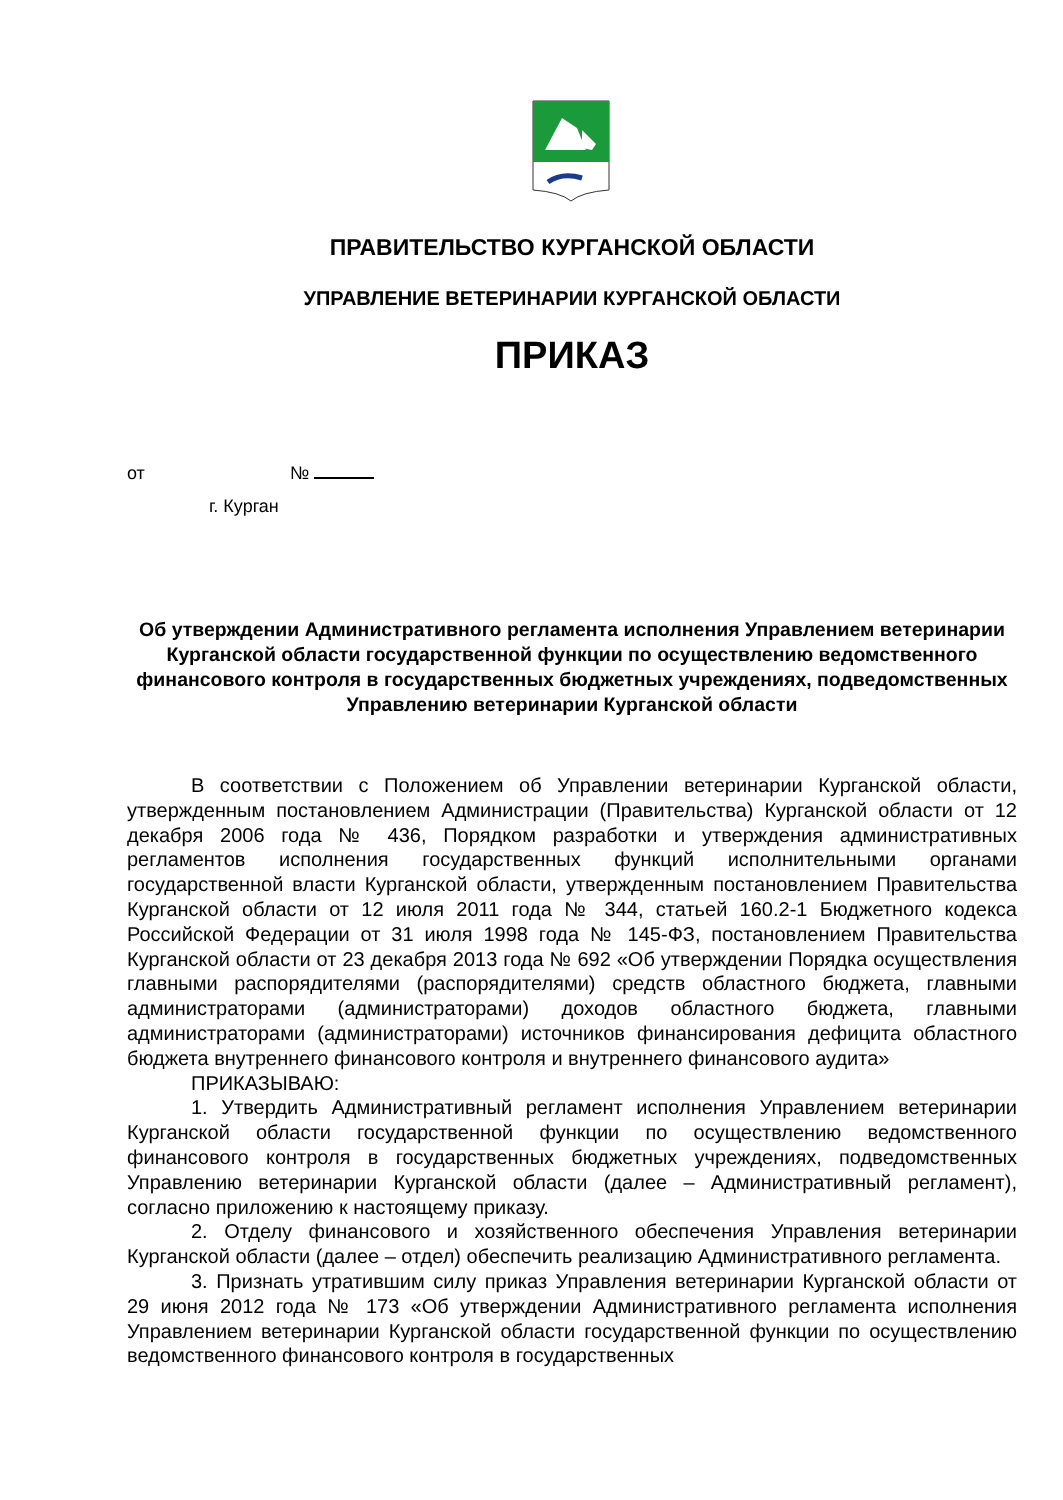ПРАВИТЕЛЬСТВО КУРГАНСКОЙ ОБЛАСТИ
УПРАВЛЕНИЕ ВЕТЕРИНАРИИ КУРГАНСКОЙ ОБЛАСТИ
ПРИКАЗ
от №
г. Курган
Об утверждении Административного регламента исполнения Управлением ветеринарии Курганской области государственной функции по осуществлению ведомственного финансового контроля в государственных бюджетных учреждениях, подведомственных Управлению ветеринарии Курганской области
В соответствии с Положением об Управлении ветеринарии Курганской области, утвержденным постановлением Администрации (Правительства) Курганской области от 12 декабря 2006 года № 436, Порядком разработки и утверждения административных регламентов исполнения государственных функций исполнительными органами государственной власти Курганской области, утвержденным постановлением Правительства Курганской области от 12 июля 2011 года № 344, статьей 160.2-1 Бюджетного кодекса Российской Федерации от 31 июля 1998 года № 145-ФЗ, постановлением Правительства Курганской области от 23 декабря 2013 года № 692 «Об утверждении Порядка осуществления главными распорядителями (распорядителями) средств областного бюджета, главными администраторами (администраторами) доходов областного бюджета, главными администраторами (администраторами) источников финансирования дефицита областного бюджета внутреннего финансового контроля и внутреннего финансового аудита»
ПРИКАЗЫВАЮ:
1. Утвердить Административный регламент исполнения Управлением ветеринарии Курганской области государственной функции по осуществлению ведомственного финансового контроля в государственных бюджетных учреждениях, подведомственных Управлению ветеринарии Курганской области (далее – Административный регламент), согласно приложению к настоящему приказу.
2. Отделу финансового и хозяйственного обеспечения Управления ветеринарии Курганской области (далее – отдел) обеспечить реализацию Административного регламента.
3. Признать утратившим силу приказ Управления ветеринарии Курганской области от 29 июня 2012 года № 173 «Об утверждении Административного регламента исполнения Управлением ветеринарии Курганской области государственной функции по осуществлению ведомственного финансового контроля в государственных